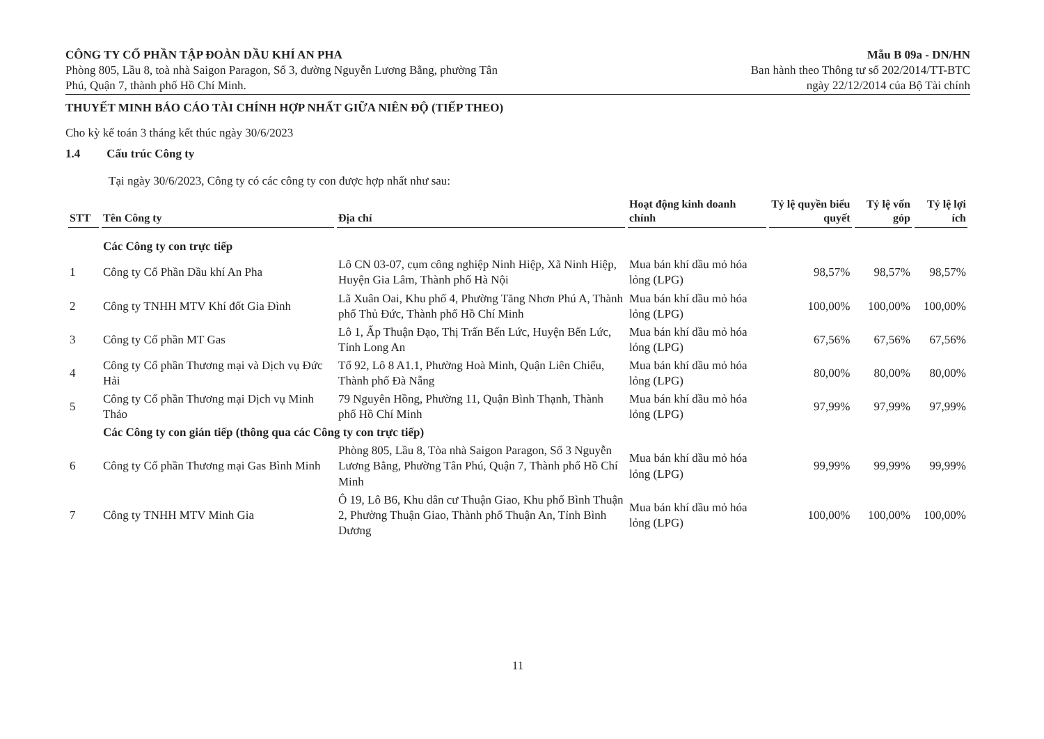CÔNG TY CỔ PHẦN TẬP ĐOÀN DẦU KHÍ AN PHA
Phòng 805, Lầu 8, toà nhà Saigon Paragon, Số 3, đường Nguyễn Lương Bằng, phường Tân
Phú, Quận 7, thành phố Hồ Chí Minh.
Mẫu B 09a - DN/HN
Ban hành theo Thông tư số 202/2014/TT-BTC
ngày 22/12/2014 của Bộ Tài chính
THUYẾT MINH BÁO CÁO TÀI CHÍNH HỢP NHẤT GIỮA NIÊN ĐỘ (TIẾP THEO)
Cho kỳ kế toán 3 tháng kết thúc ngày 30/6/2023
1.4 Cấu trúc Công ty
Tại ngày 30/6/2023, Công ty có các công ty con được hợp nhất như sau:
| STT | Tên Công ty | Địa chỉ | Hoạt động kinh doanh chính | Tỷ lệ quyền biểu quyết | Tỷ lệ vốn góp | Tỷ lệ lợi ích |
| --- | --- | --- | --- | --- | --- | --- |
| | Các Công ty con trực tiếp | | | | | |
| 1 | Công ty Cổ Phần Dầu khí An Pha | Lô CN 03-07, cụm công nghiệp Ninh Hiệp, Xã Ninh Hiệp, Huyện Gia Lâm, Thành phố Hà Nội | Mua bán khí dầu mỏ hóa lỏng (LPG) | 98,57% | 98,57% | 98,57% |
| 2 | Công ty TNHH MTV Khí đốt Gia Đình | Lã Xuân Oai, Khu phố 4, Phường Tăng Nhơn Phú A, Thành phố Thủ Đức, Thành phố Hồ Chí Minh | Mua bán khí dầu mỏ hóa lỏng (LPG) | 100,00% | 100,00% | 100,00% |
| 3 | Công ty Cổ phần MT Gas | Lô 1, Ấp Thuận Đạo, Thị Trấn Bến Lức, Huyện Bến Lức, Tỉnh Long An | Mua bán khí dầu mỏ hóa lỏng (LPG) | 67,56% | 67,56% | 67,56% |
| 4 | Công ty Cổ phần Thương mại và Dịch vụ Đức Hải | Tổ 92, Lô 8 A1.1, Phường Hoà Minh, Quận Liên Chiểu, Thành phố Đà Nẵng | Mua bán khí dầu mỏ hóa lỏng (LPG) | 80,00% | 80,00% | 80,00% |
| 5 | Công ty Cổ phần Thương mại Dịch vụ Minh Thảo | 79 Nguyên Hồng, Phường 11, Quận Bình Thạnh, Thành phố Hồ Chí Minh | Mua bán khí dầu mỏ hóa lỏng (LPG) | 97,99% | 97,99% | 97,99% |
| | Các Công ty con gián tiếp (thông qua các Công ty con trực tiếp) | | | | | |
| 6 | Công ty Cổ phần Thương mại Gas Bình Minh | Phòng 805, Lầu 8, Tòa nhà Saigon Paragon, Số 3 Nguyễn Lương Bằng, Phường Tân Phú, Quận 7, Thành phố Hồ Chí Minh | Mua bán khí dầu mỏ hóa lỏng (LPG) | 99,99% | 99,99% | 99,99% |
| 7 | Công ty TNHH MTV Minh Gia | Ô 19, Lô B6, Khu dân cư Thuận Giao, Khu phố Bình Thuận 2, Phường Thuận Giao, Thành phố Thuận An, Tỉnh Bình Dương | Mua bán khí dầu mỏ hóa lỏng (LPG) | 100,00% | 100,00% | 100,00% |
11